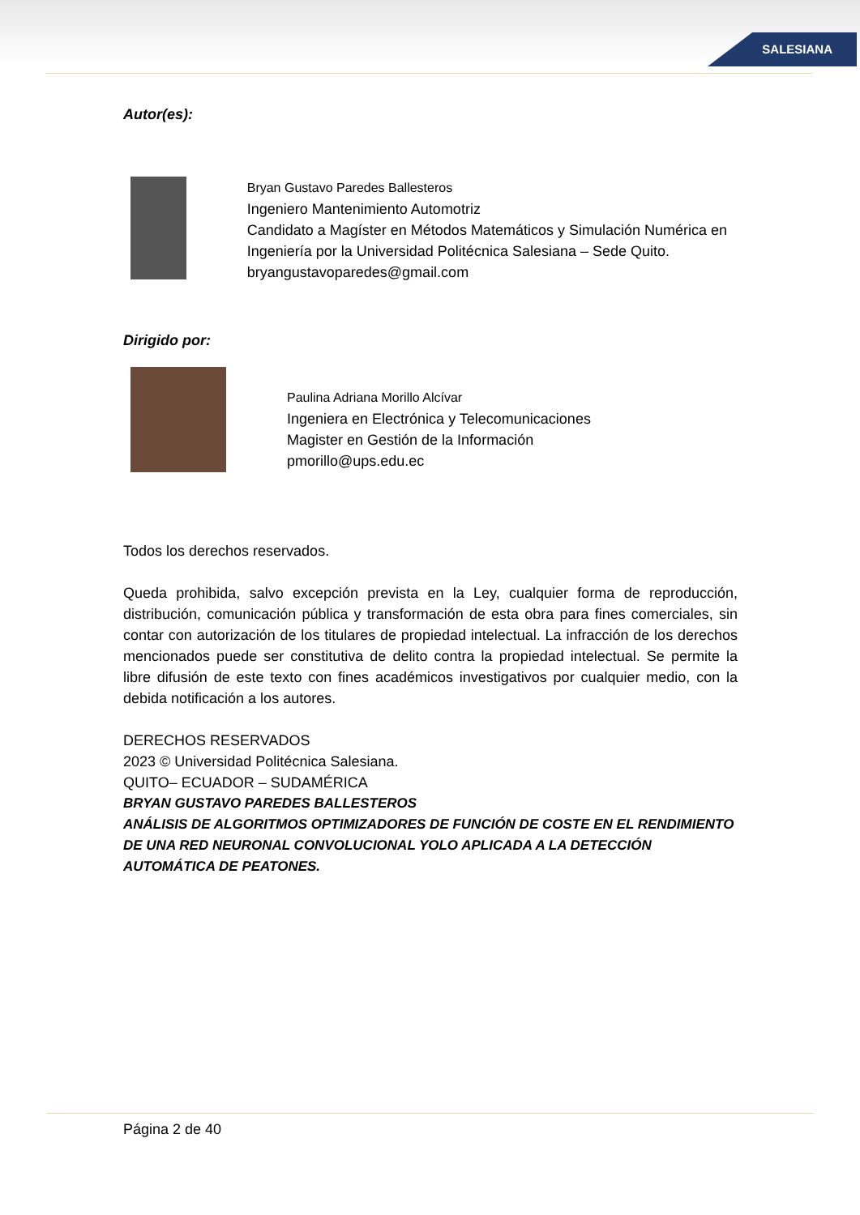SALESIANA
Autor(es):
Bryan Gustavo Paredes Ballesteros
Ingeniero Mantenimiento Automotriz
Candidato a Magíster en Métodos Matemáticos y Simulación Numérica en Ingeniería por la Universidad Politécnica Salesiana – Sede Quito.
bryangustavoparedes@gmail.com
Dirigido por:
Paulina Adriana Morillo Alcívar
Ingeniera en Electrónica y Telecomunicaciones
Magister en Gestión de la Información
pmorillo@ups.edu.ec
Todos los derechos reservados.
Queda prohibida, salvo excepción prevista en la Ley, cualquier forma de reproducción, distribución, comunicación pública y transformación de esta obra para fines comerciales, sin contar con autorización de los titulares de propiedad intelectual. La infracción de los derechos mencionados puede ser constitutiva de delito contra la propiedad intelectual. Se permite la libre difusión de este texto con fines académicos investigativos por cualquier medio, con la debida notificación a los autores.
DERECHOS RESERVADOS
2023 © Universidad Politécnica Salesiana.
QUITO– ECUADOR – SUDAMÉRICA
BRYAN GUSTAVO PAREDES BALLESTEROS
ANÁLISIS DE ALGORITMOS OPTIMIZADORES DE FUNCIÓN DE COSTE EN EL RENDIMIENTO DE UNA RED NEURONAL CONVOLUCIONAL YOLO APLICADA A LA DETECCIÓN AUTOMÁTICA DE PEATONES.
Página 2 de 40